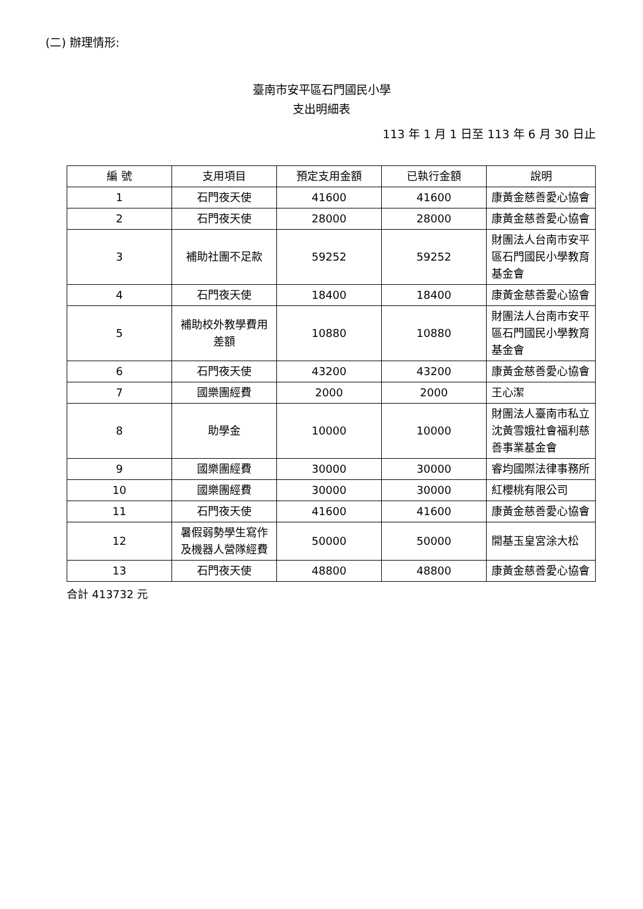(二) 辦理情形:
臺南市安平區石門國民小學
支出明細表
113 年 1 月 1 日至 113 年 6 月 30 日止
| 編 號 | 支用項目 | 預定支用金額 | 已執行金額 | 說明 |
| --- | --- | --- | --- | --- |
| 1 | 石門夜天使 | 41600 | 41600 | 康黃金慈善愛心協會 |
| 2 | 石門夜天使 | 28000 | 28000 | 康黃金慈善愛心協會 |
| 3 | 補助社團不足款 | 59252 | 59252 | 財團法人台南市安平區石門國民小學教育基金會 |
| 4 | 石門夜天使 | 18400 | 18400 | 康黃金慈善愛心協會 |
| 5 | 補助校外教學費用差額 | 10880 | 10880 | 財團法人台南市安平區石門國民小學教育基金會 |
| 6 | 石門夜天使 | 43200 | 43200 | 康黃金慈善愛心協會 |
| 7 | 國樂團經費 | 2000 | 2000 | 王心潔 |
| 8 | 助學金 | 10000 | 10000 | 財團法人臺南市私立沈黃雪娥社會福利慈善事業基金會 |
| 9 | 國樂團經費 | 30000 | 30000 | 睿均國際法律事務所 |
| 10 | 國樂團經費 | 30000 | 30000 | 紅櫻桃有限公司 |
| 11 | 石門夜天使 | 41600 | 41600 | 康黃金慈善愛心協會 |
| 12 | 暑假弱勢學生寫作及機器人營隊經費 | 50000 | 50000 | 開基玉皇宮涂大松 |
| 13 | 石門夜天使 | 48800 | 48800 | 康黃金慈善愛心協會 |
合計 413732 元